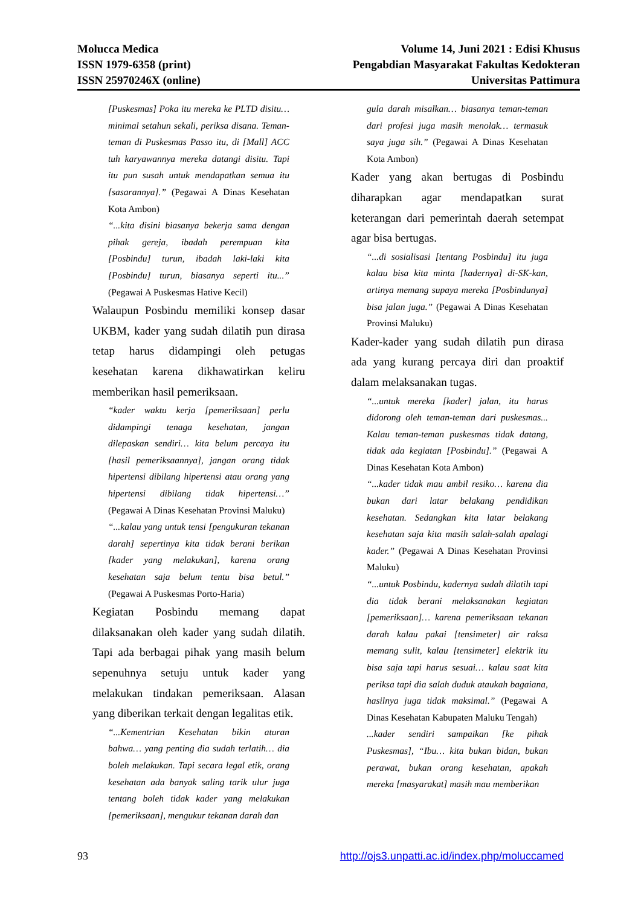Molucca Medica
ISSN 1979-6358 (print)
ISSN 25970246X (online)
Volume 14, Juni 2021 : Edisi Khusus
Pengabdian Masyarakat Fakultas Kedokteran
Universitas Pattimura
[Puskesmas] Poka itu mereka ke PLTD disitu… minimal setahun sekali, periksa disana. Teman-teman di Puskesmas Passo itu, di [Mall] ACC tuh karyawannya mereka datangi disitu. Tapi itu pun susah untuk mendapatkan semua itu [sasarannya].” (Pegawai A Dinas Kesehatan Kota Ambon)
“...kita disini biasanya bekerja sama dengan pihak gereja, ibadah perempuan kita [Posbindu] turun, ibadah laki-laki kita [Posbindu] turun, biasanya seperti itu...” (Pegawai A Puskesmas Hative Kecil)
Walaupun Posbindu memiliki konsep dasar UKBM, kader yang sudah dilatih pun dirasa tetap harus didampingi oleh petugas kesehatan karena dikhawatirkan keliru memberikan hasil pemeriksaan.
“kader waktu kerja [pemeriksaan] perlu didampingi tenaga kesehatan, jangan dilepaskan sendiri… kita belum percaya itu [hasil pemeriksaannya], jangan orang tidak hipertensi dibilang hipertensi atau orang yang hipertensi dibilang tidak hipertensi…” (Pegawai A Dinas Kesehatan Provinsi Maluku)
“...kalau yang untuk tensi [pengukuran tekanan darah] sepertinya kita tidak berani berikan [kader yang melakukan], karena orang kesehatan saja belum tentu bisa betul.” (Pegawai A Puskesmas Porto-Haria)
Kegiatan Posbindu memang dapat dilaksanakan oleh kader yang sudah dilatih. Tapi ada berbagai pihak yang masih belum sepenuhnya setuju untuk kader yang melakukan tindakan pemeriksaan. Alasan yang diberikan terkait dengan legalitas etik.
“...Kementrian Kesehatan bikin aturan bahwa… yang penting dia sudah terlatih… dia boleh melakukan. Tapi secara legal etik, orang kesehatan ada banyak saling tarik ulur juga tentang boleh tidak kader yang melakukan [pemeriksaan], mengukur tekanan darah dan
gula darah misalkan… biasanya teman-teman dari profesi juga masih menolak… termasuk saya juga sih.” (Pegawai A Dinas Kesehatan Kota Ambon)
Kader yang akan bertugas di Posbindu diharapkan agar mendapatkan surat keterangan dari pemerintah daerah setempat agar bisa bertugas.
“...di sosialisasi [tentang Posbindu] itu juga kalau bisa kita minta [kadernya] di-SK-kan, artinya memang supaya mereka [Posbindunya] bisa jalan juga.” (Pegawai A Dinas Kesehatan Provinsi Maluku)
Kader-kader yang sudah dilatih pun dirasa ada yang kurang percaya diri dan proaktif dalam melaksanakan tugas.
“...untuk mereka [kader] jalan, itu harus didorong oleh teman-teman dari puskesmas... Kalau teman-teman puskesmas tidak datang, tidak ada kegiatan [Posbindu].” (Pegawai A Dinas Kesehatan Kota Ambon)
“...kader tidak mau ambil resiko… karena dia bukan dari latar belakang pendidikan kesehatan. Sedangkan kita latar belakang kesehatan saja kita masih salah-salah apalagi kader.” (Pegawai A Dinas Kesehatan Provinsi Maluku)
“...untuk Posbindu, kadernya sudah dilatih tapi dia tidak berani melaksanakan kegiatan [pemeriksaan]… karena pemeriksaan tekanan darah kalau pakai [tensimeter] air raksa memang sulit, kalau [tensimeter] elektrik itu bisa saja tapi harus sesuai… kalau saat kita periksa tapi dia salah duduk ataukah bagaiana, hasilnya juga tidak maksimal.” (Pegawai A Dinas Kesehatan Kabupaten Maluku Tengah)
...kader sendiri sampaikan [ke pihak Puskesmas], “Ibu… kita bukan bidan, bukan perawat, bukan orang kesehatan, apakah mereka [masyarakat] masih mau memberikan
93 http://ojs3.unpatti.ac.id/index.php/moluccamed